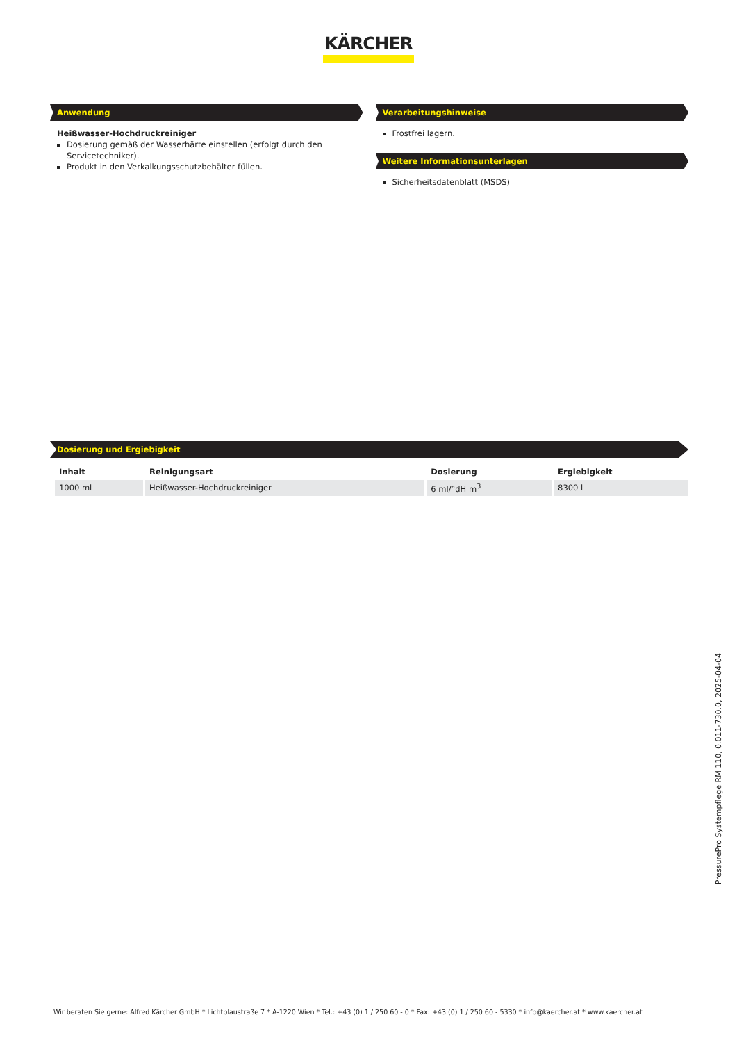KÄRCHER
Anwendung
Heißwasser-Hochdruckreiniger
Dosierung gemäß der Wasserhärte einstellen (erfolgt durch den Servicetechniker).
Produkt in den Verkalkungsschutzbehälter füllen.
Verarbeitungshinweise
Frostfrei lagern.
Weitere Informationsunterlagen
Sicherheitsdatenblatt (MSDS)
Dosierung und Ergiebigkeit
| Inhalt | Reinigungsart | Dosierung | Ergiebigkeit |
| --- | --- | --- | --- |
| 1000 ml | Heißwasser-Hochdruckreiniger | 6 ml/°dH m<sup>3</sup> | 8300 l |
PressurePro Systempflege RM 110, 0.011-730.0, 2025-04-04
Wir beraten Sie gerne: Alfred Kärcher GmbH * Lichtblaustraße 7 * A-1220 Wien * Tel.: +43 (0) 1 / 250 60 - 0 * Fax: +43 (0) 1 / 250 60 - 5330 * info@kaercher.at * www.kaercher.at